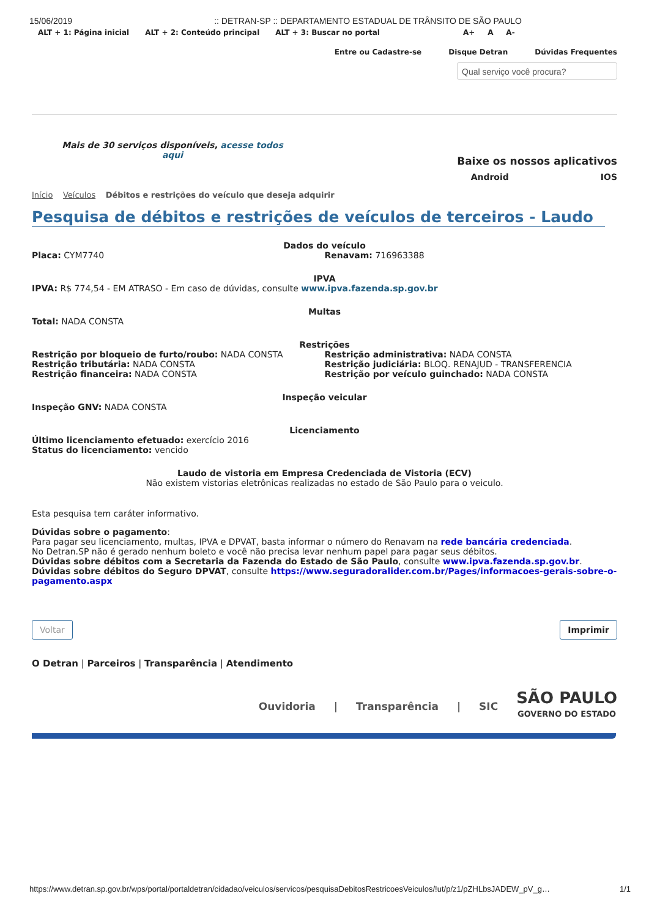15/06/2019:: DETRAN-SP :: DEPARTAMENTO ESTADUAL DE TRÂNSITO DE SÃO PAULO
ALT + 1: Página inicial ALT + 2: Conteúdo principal ALT + 3: Buscar no portal A+ A A-
Entre ou Cadastre-se Disque Detran Dúvidas Frequentes
Qual serviço você procura?
Mais de 30 serviços disponíveis, acesse todos aqui
Baixe os nossos aplicativos
Android IOS
Início Veículos Débitos e restrições do veículo que deseja adquirir
Pesquisa de débitos e restrições de veículos de terceiros - Laudo
Dados do veículo
Placa: CYM7740 Renavam: 716963388
IPVA
IPVA: R$ 774,54 - EM ATRASO - Em caso de dúvidas, consulte www.ipva.fazenda.sp.gov.br
Multas
Total: NADA CONSTA
Restrições
Restrição por bloqueio de furto/roubo: NADA CONSTA
Restrição tributária: NADA CONSTA
Restrição financeira: NADA CONSTA
Restrição administrativa: NADA CONSTA
Restrição judiciária: BLOQ. RENAJUD - TRANSFERENCIA
Restrição por veículo guinchado: NADA CONSTA
Inspeção veicular
Inspeção GNV: NADA CONSTA
Licenciamento
Último licenciamento efetuado: exercício 2016
Status do licenciamento: vencido
Laudo de vistoria em Empresa Credenciada de Vistoria (ECV)
Não existem vistorias eletrônicas realizadas no estado de São Paulo para o veiculo.
Esta pesquisa tem caráter informativo.
Dúvidas sobre o pagamento:
Para pagar seu licenciamento, multas, IPVA e DPVAT, basta informar o número do Renavam na rede bancária credenciada.
No Detran.SP não é gerado nenhum boleto e você não precisa levar nenhum papel para pagar seus débitos.
Dúvidas sobre débitos com a Secretaria da Fazenda do Estado de São Paulo, consulte www.ipva.fazenda.sp.gov.br.
Dúvidas sobre débitos do Seguro DPVAT, consulte https://www.seguradoralider.com.br/Pages/informacoes-gerais-sobre-o-pagamento.aspx
Voltar Imprimir
O Detran | Parceiros | Transparência | Atendimento
Ouvidoria | Transparência | SIC SÃO PAULO
GOVERNO DO ESTADO
https://www.detran.sp.gov.br/wps/portal/portaldetran/cidadao/veiculos/servicos/pesquisaDebitosRestricoesVeiculos/!ut/p/z1/pZHLbsJADEW_pV_g… 1/1